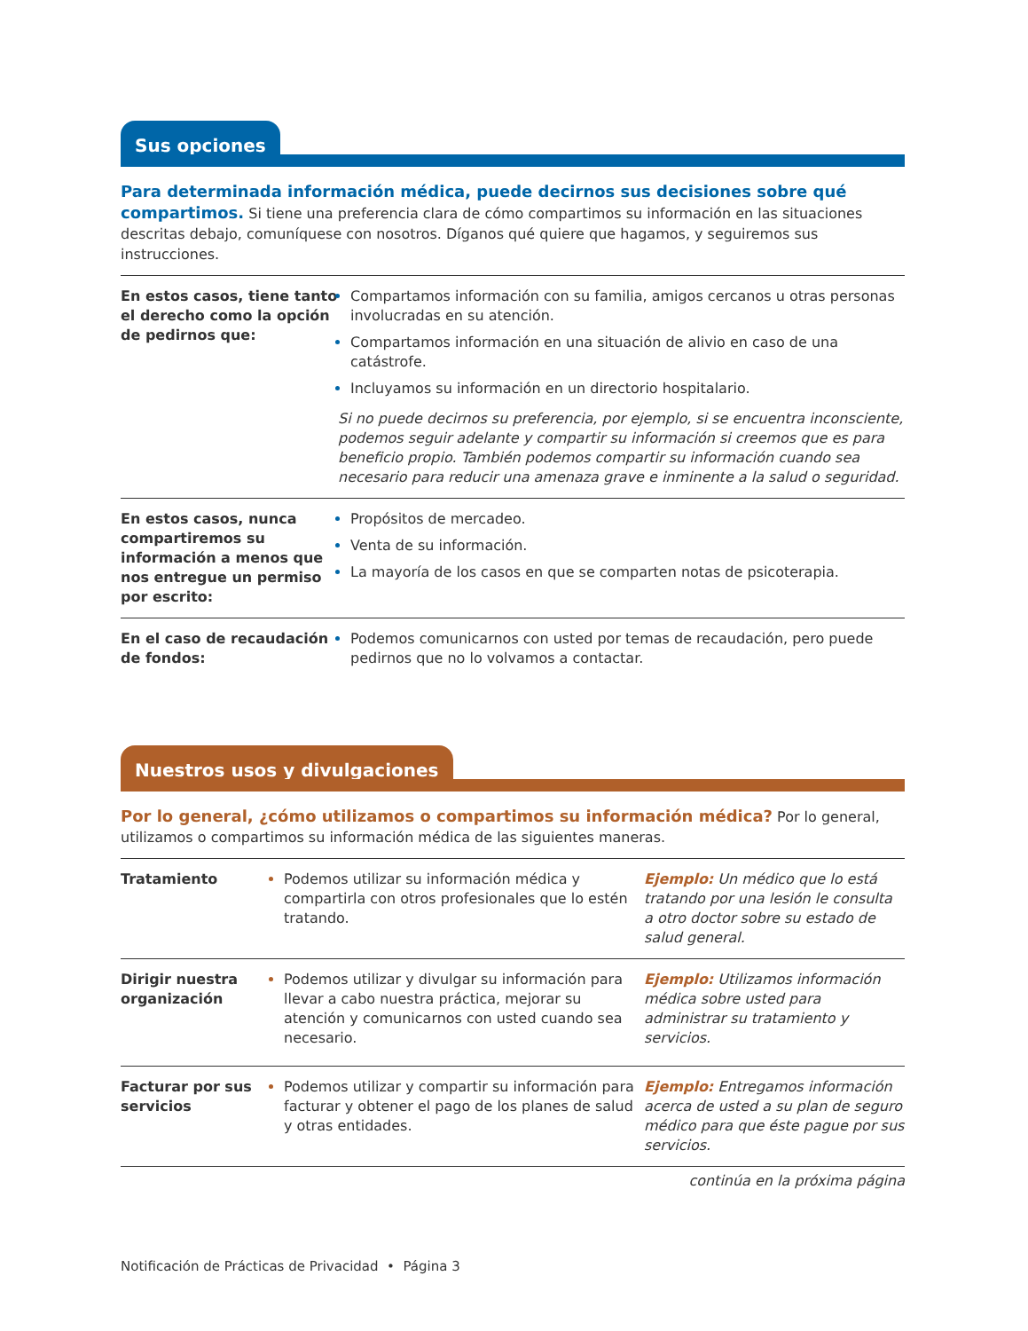Sus opciones
Para determinada información médica, puede decirnos sus decisiones sobre qué compartimos. Si tiene una preferencia clara de cómo compartimos su información en las situaciones descritas debajo, comuníquese con nosotros. Díganos qué quiere que hagamos, y seguiremos sus instrucciones.
| En estos casos, tiene tanto el derecho como la opción de pedirnos que: | Compartamos información con su familia, amigos cercanos u otras personas involucradas en su atención. Compartamos información en una situación de alivio en caso de una catástrofe. Incluyamos su información en un directorio hospitalario. Si no puede decirnos su preferencia, por ejemplo, si se encuentra inconsciente, podemos seguir adelante y compartir su información si creemos que es para beneficio propio. También podemos compartir su información cuando sea necesario para reducir una amenaza grave e inminente a la salud o seguridad. |
| En estos casos, nunca compartiremos su información a menos que nos entregue un permiso por escrito: | Propósitos de mercadeo. Venta de su información. La mayoría de los casos en que se comparten notas de psicoterapia. |
| En el caso de recaudación de fondos: | Podemos comunicarnos con usted por temas de recaudación, pero puede pedirnos que no lo volvamos a contactar. |
Nuestros usos y divulgaciones
Por lo general, ¿cómo utilizamos o compartimos su información médica? Por lo general, utilizamos o compartimos su información médica de las siguientes maneras.
| Tratamiento | Podemos utilizar su información médica y compartirla con otros profesionales que lo estén tratando. | Ejemplo: Un médico que lo está tratando por una lesión le consulta a otro doctor sobre su estado de salud general. |
| Dirigir nuestra organización | Podemos utilizar y divulgar su información para llevar a cabo nuestra práctica, mejorar su atención y comunicarnos con usted cuando sea necesario. | Ejemplo: Utilizamos información médica sobre usted para administrar su tratamiento y servicios. |
| Facturar por sus servicios | Podemos utilizar y compartir su información para facturar y obtener el pago de los planes de salud y otras entidades. | Ejemplo: Entregamos información acerca de usted a su plan de seguro médico para que éste pague por sus servicios. |
continúa en la próxima página
Notificación de Prácticas de Privacidad • Página 3